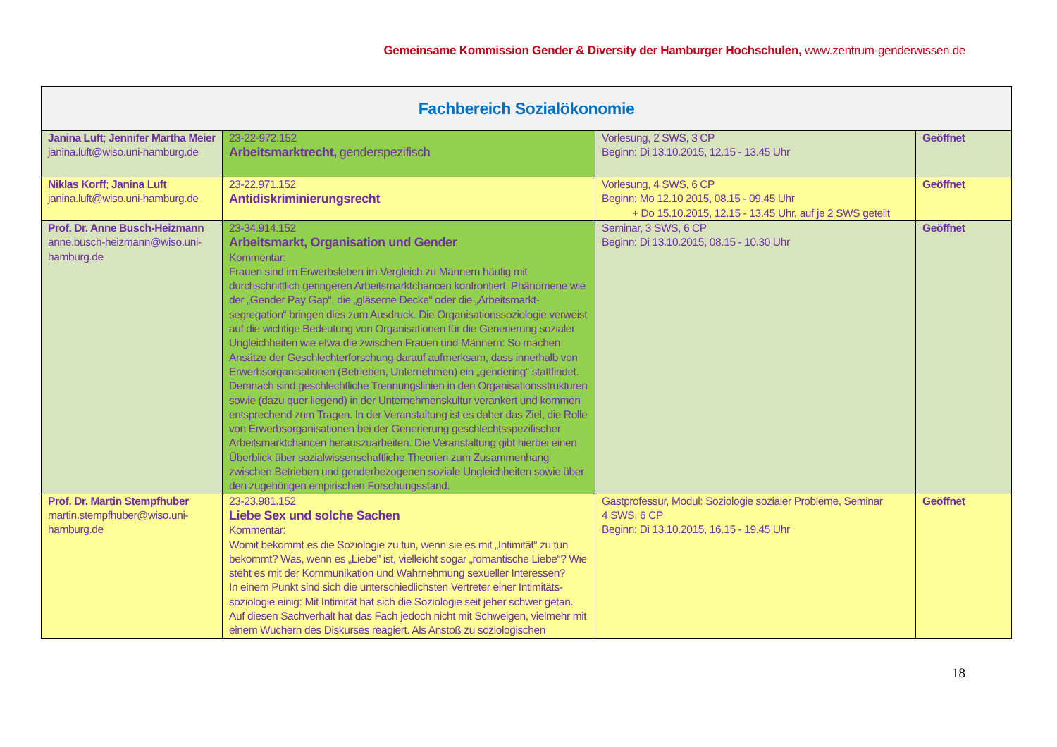Gemeinsame Kommission Gender & Diversity der Hamburger Hochschulen, www.zentrum-genderwissen.de
| Fachbereich Sozialökonomie | | | |
| --- | --- | --- | --- |
| Janina Luft ; Jennifer Martha Meier janina.luft@wiso.uni-hamburg.de | 23-22-972.152 Arbeitsmarktrecht, genderspezifisch | Vorlesung, 2 SWS, 3 CP Beginn: Di 13.10.2015, 12.15 - 13.45 Uhr | Geöffnet |
| Niklas Korff ; Janina Luft janina.luft@wiso.uni-hamburg.de | 23-22.971.152 Antidiskriminierungsrecht | Vorlesung, 4 SWS, 6 CP Beginn: Mo 12.10 2015, 08.15 - 09.45 Uhr + Do 15.10.2015, 12.15 - 13.45 Uhr, auf je 2 SWS geteilt | Geöffnet |
| Prof. Dr. Anne Busch-Heizmann anne.busch-heizmann@wiso.uni-hamburg.de | 23-34.914.152 Arbeitsmarkt, Organisation und Gender Kommentar: Frauen sind im Erwerbsleben im Vergleich zu Männern häufig mit durchschnittlich geringeren Arbeitsmarktchancen konfrontiert. Phänomene wie der „Gender Pay Gap“, die „gläserne Decke“ oder die „Arbeitsmarkt-segregation“ bringen dies zum Ausdruck. Die Organisationssoziologie verweist auf die wichtige Bedeutung von Organisationen für die Generierung sozialer Ungleichheiten wie etwa die zwischen Frauen und Männern: So machen Ansätze der Geschlechterforschung darauf aufmerksam, dass innerhalb von Erwerbsorganisationen (Betrieben, Unternehmen) ein „gendering“ stattfindet. Demnach sind geschlechtliche Trennungslinien in den Organisationsstrukturen sowie (dazu quer liegend) in der Unternehmenskultur verankert und kommen entsprechend zum Tragen. In der Veranstaltung ist es daher das Ziel, die Rolle von Erwerbsorganisationen bei der Generierung geschlechtsspezifischer Arbeitsmarktchancen herauszuarbeiten. Die Veranstaltung gibt hierbei einen Überblick über sozialwissenschaftliche Theorien zum Zusammenhang zwischen Betrieben und genderbezogenen soziale Ungleichheiten sowie über den zugehörigen empirischen Forschungsstand. | Seminar, 3 SWS, 6 CP Beginn: Di 13.10.2015, 08.15 - 10.30 Uhr | Geöffnet |
| Prof. Dr. Martin Stempfhuber martin.stempfhuber@wiso.uni-hamburg.de | 23-23.981.152 Liebe Sex und solche Sachen Kommentar: Womit bekommt es die Soziologie zu tun, wenn sie es mit „Intimität“ zu tun bekommt? Was, wenn es „Liebe" ist, vielleicht sogar „romantische Liebe“? Wie steht es mit der Kommunikation und Wahrnehmung sexueller Interessen? In einem Punkt sind sich die unterschiedlichsten Vertreter einer Intimitäts-soziologie einig: Mit Intimität hat sich die Soziologie seit jeher schwer getan. Auf diesen Sachverhalt hat das Fach jedoch nicht mit Schweigen, vielmehr mit einem Wuchern des Diskurses reagiert. Als Anstoß zu soziologischen | Gastprofessur, Modul: Soziologie sozialer Probleme, Seminar 4 SWS, 6 CP Beginn: Di 13.10.2015, 16.15 - 19.45 Uhr | Geöffnet |
18